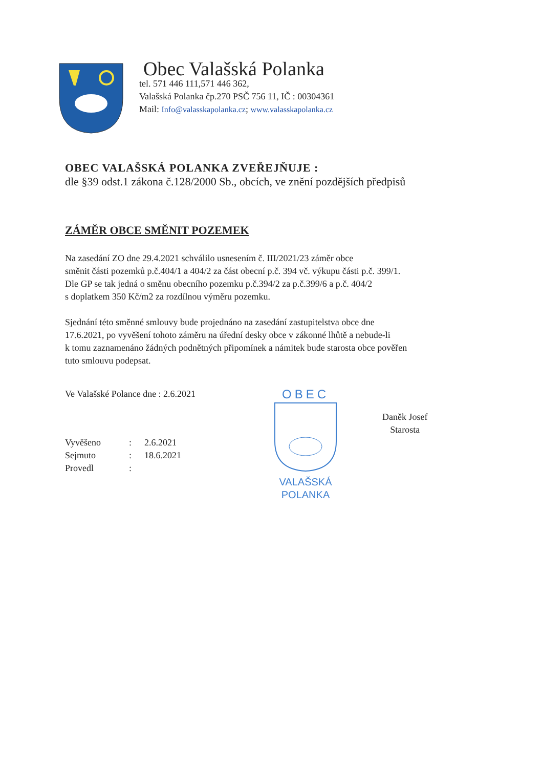Obec Valašská Polanka
tel. 571 446 111,571 446 362,
Valašská Polanka čp.270 PSČ 756 11, IČ : 00304361
Mail: Info@valasskapolanka.cz; www.valasskapolanka.cz
OBEC VALAŠSKÁ POLANKA ZVEŘEJŇUJE :
dle §39 odst.1 zákona č.128/2000 Sb., obcích, ve znění pozdějších předpisů
ZÁMĚR OBCE SMĚNIT POZEMEK
Na zasedání ZO dne 29.4.2021 schválilo usnesením č. III/2021/23 záměr obce
směnit části pozemků p.č.404/1 a 404/2 za část obecní p.č. 394 vč. výkupu části p.č. 399/1.
Dle GP se tak jedná o směnu obecního pozemku p.č.394/2 za p.č.399/6 a p.č. 404/2
s doplatkem 350 Kč/m2 za rozdílnou výměru pozemku.
Sjednání této směnné smlouvy bude projednáno na zasedání zastupitelstva obce dne
17.6.2021, po vyvěšení tohoto záměru na úřední desky obce v zákonné lhůtě a nebude-li
k tomu zaznamenáno žádných podnětných připomínek a námitek bude starosta obce pověřen
tuto smlouvu podepsat.
Ve Valašské Polance dne : 2.6.2021
Vyvěšeno: 2.6.2021
Sejmuto: 18.6.2021
Provedl:
OBEC
VALAŠSKÁ POLANKA
Daněk Josef
Starosta